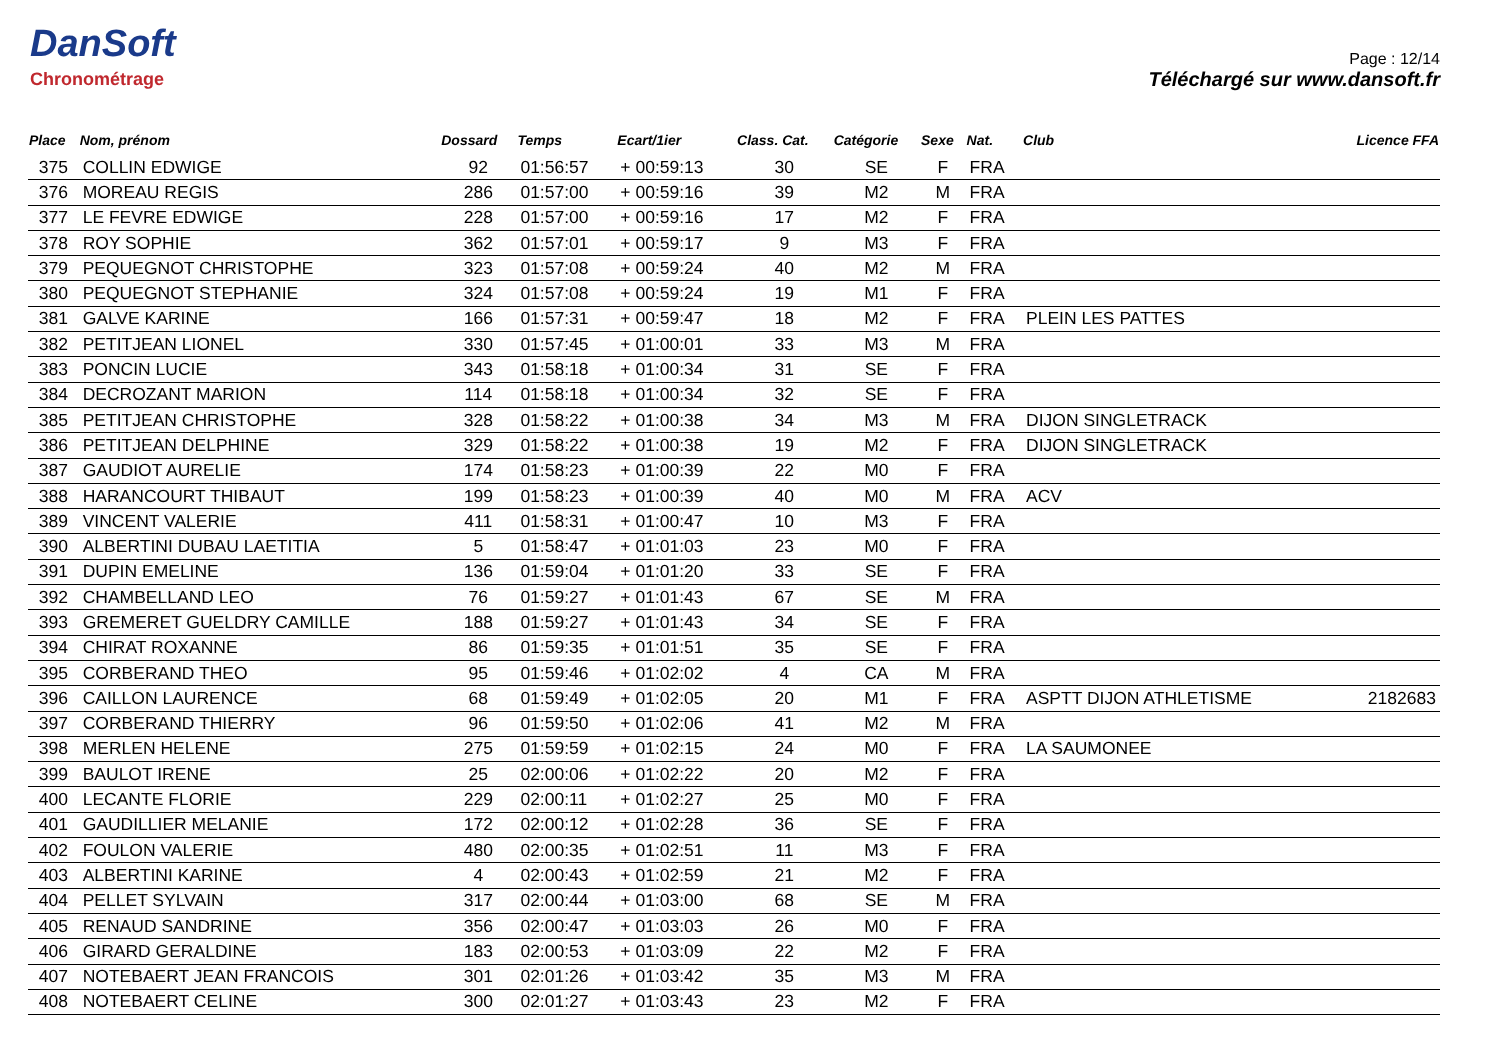DanSoft
Chronométrage
Page : 12/14
Téléchargé sur www.dansoft.fr
| Place | Nom, prénom | Dossard | Temps | Ecart/1ier | Class. Cat. | Catégorie | Sexe | Nat. | Club | Licence FFA |
| --- | --- | --- | --- | --- | --- | --- | --- | --- | --- | --- |
| 375 | COLLIN EDWIGE | 92 | 01:56:57 | + 00:59:13 | 30 | SE | F | FRA | | |
| 376 | MOREAU REGIS | 286 | 01:57:00 | + 00:59:16 | 39 | M2 | M | FRA | | |
| 377 | LE FEVRE EDWIGE | 228 | 01:57:00 | + 00:59:16 | 17 | M2 | F | FRA | | |
| 378 | ROY SOPHIE | 362 | 01:57:01 | + 00:59:17 | 9 | M3 | F | FRA | | |
| 379 | PEQUEGNOT CHRISTOPHE | 323 | 01:57:08 | + 00:59:24 | 40 | M2 | M | FRA | | |
| 380 | PEQUEGNOT STEPHANIE | 324 | 01:57:08 | + 00:59:24 | 19 | M1 | F | FRA | | |
| 381 | GALVE KARINE | 166 | 01:57:31 | + 00:59:47 | 18 | M2 | F | FRA | PLEIN LES PATTES | |
| 382 | PETITJEAN LIONEL | 330 | 01:57:45 | + 01:00:01 | 33 | M3 | M | FRA | | |
| 383 | PONCIN LUCIE | 343 | 01:58:18 | + 01:00:34 | 31 | SE | F | FRA | | |
| 384 | DECROZANT MARION | 114 | 01:58:18 | + 01:00:34 | 32 | SE | F | FRA | | |
| 385 | PETITJEAN CHRISTOPHE | 328 | 01:58:22 | + 01:00:38 | 34 | M3 | M | FRA | DIJON SINGLETRACK | |
| 386 | PETITJEAN DELPHINE | 329 | 01:58:22 | + 01:00:38 | 19 | M2 | F | FRA | DIJON SINGLETRACK | |
| 387 | GAUDIOT AURELIE | 174 | 01:58:23 | + 01:00:39 | 22 | M0 | F | FRA | | |
| 388 | HARANCOURT THIBAUT | 199 | 01:58:23 | + 01:00:39 | 40 | M0 | M | FRA | ACV | |
| 389 | VINCENT VALERIE | 411 | 01:58:31 | + 01:00:47 | 10 | M3 | F | FRA | | |
| 390 | ALBERTINI DUBAU LAETITIA | 5 | 01:58:47 | + 01:01:03 | 23 | M0 | F | FRA | | |
| 391 | DUPIN EMELINE | 136 | 01:59:04 | + 01:01:20 | 33 | SE | F | FRA | | |
| 392 | CHAMBELLAND LEO | 76 | 01:59:27 | + 01:01:43 | 67 | SE | M | FRA | | |
| 393 | GREMERET GUELDRY CAMILLE | 188 | 01:59:27 | + 01:01:43 | 34 | SE | F | FRA | | |
| 394 | CHIRAT ROXANNE | 86 | 01:59:35 | + 01:01:51 | 35 | SE | F | FRA | | |
| 395 | CORBERAND THEO | 95 | 01:59:46 | + 01:02:02 | 4 | CA | M | FRA | | |
| 396 | CAILLON LAURENCE | 68 | 01:59:49 | + 01:02:05 | 20 | M1 | F | FRA | ASPTT DIJON ATHLETISME | 2182683 |
| 397 | CORBERAND THIERRY | 96 | 01:59:50 | + 01:02:06 | 41 | M2 | M | FRA | | |
| 398 | MERLEN HELENE | 275 | 01:59:59 | + 01:02:15 | 24 | M0 | F | FRA | LA SAUMONEE | |
| 399 | BAULOT IRENE | 25 | 02:00:06 | + 01:02:22 | 20 | M2 | F | FRA | | |
| 400 | LECANTE FLORIE | 229 | 02:00:11 | + 01:02:27 | 25 | M0 | F | FRA | | |
| 401 | GAUDILLIER MELANIE | 172 | 02:00:12 | + 01:02:28 | 36 | SE | F | FRA | | |
| 402 | FOULON VALERIE | 480 | 02:00:35 | + 01:02:51 | 11 | M3 | F | FRA | | |
| 403 | ALBERTINI KARINE | 4 | 02:00:43 | + 01:02:59 | 21 | M2 | F | FRA | | |
| 404 | PELLET SYLVAIN | 317 | 02:00:44 | + 01:03:00 | 68 | SE | M | FRA | | |
| 405 | RENAUD SANDRINE | 356 | 02:00:47 | + 01:03:03 | 26 | M0 | F | FRA | | |
| 406 | GIRARD GERALDINE | 183 | 02:00:53 | + 01:03:09 | 22 | M2 | F | FRA | | |
| 407 | NOTEBAERT JEAN FRANCOIS | 301 | 02:01:26 | + 01:03:42 | 35 | M3 | M | FRA | | |
| 408 | NOTEBAERT CELINE | 300 | 02:01:27 | + 01:03:43 | 23 | M2 | F | FRA | | |